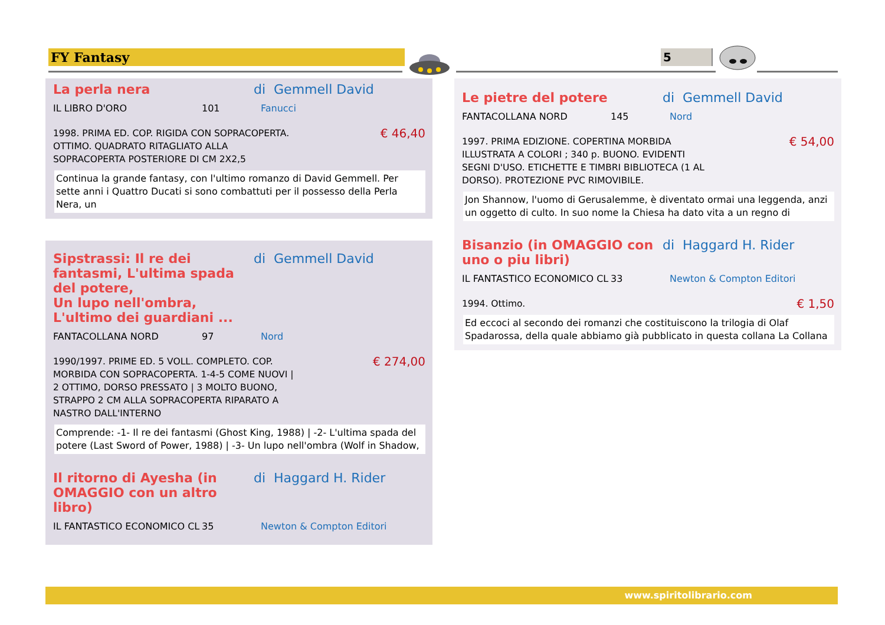FY Fantasy 5
La perla nera di Gemmell David
IL LIBRO D'ORO 101 Fanucci
1998. PRIMA ED. COP. RIGIDA CON SOPRACOPERTA.
OTTIMO. QUADRATO RITAGLIATO ALLA
SOPRACOPERTA POSTERIORE DI CM 2X2,5 € 46,40
Continua la grande fantasy, con l'ultimo romanzo di David Gemmell. Per sette anni i Quattro Ducati si sono combattuti per il possesso della Perla Nera, un
Sipstrassi: Il re dei fantasmi, L'ultima spada del potere,
Un lupo nell'ombra, L'ultimo dei guardiani ... di Gemmell David
FANTACOLLANA NORD 97 Nord
1990/1997. PRIME ED. 5 VOLL. COMPLETO. COP.
MORBIDA CON SOPRACOPERTA. 1-4-5 COME NUOVI |
2 OTTIMO, DORSO PRESSATO | 3 MOLTO BUONO,
STRAPPO 2 CM ALLA SOPRACOPERTA RIPARATO A
NASTRO DALL'INTERNO € 274,00
Comprende: -1- Il re dei fantasmi (Ghost King, 1988) | -2- L'ultima spada del potere (Last Sword of Power, 1988) | -3- Un lupo nell'ombra (Wolf in Shadow,
Il ritorno di Ayesha (in OMAGGIO con un altro libro) di Haggard H. Rider
IL FANTASTICO ECONOMICO CL 35 Newton & Compton Editori
Le pietre del potere di Gemmell David
FANTACOLLANA NORD 145 Nord
1997. PRIMA EDIZIONE. COPERTINA MORBIDA
ILLUSTRATA A COLORI ; 340 p. BUONO. EVIDENTI
SEGNI D'USO. ETICHETTE E TIMBRI BIBLIOTECA (1 AL
DORSO). PROTEZIONE PVC RIMOVIBILE. € 54,00
Jon Shannow, l'uomo di Gerusalemme, è diventato ormai una leggenda, anzi un oggetto di culto. In suo nome la Chiesa ha dato vita a un regno di
Bisanzio (in OMAGGIO con uno o piu libri) di Haggard H. Rider
IL FANTASTICO ECONOMICO CL 33 Newton & Compton Editori
1994. Ottimo. € 1,50
Ed eccoci al secondo dei romanzi che costituiscono la trilogia di Olaf Spadarossa, della quale abbiamo già pubblicato in questa collana La Collana
www.spiritolibrario.com